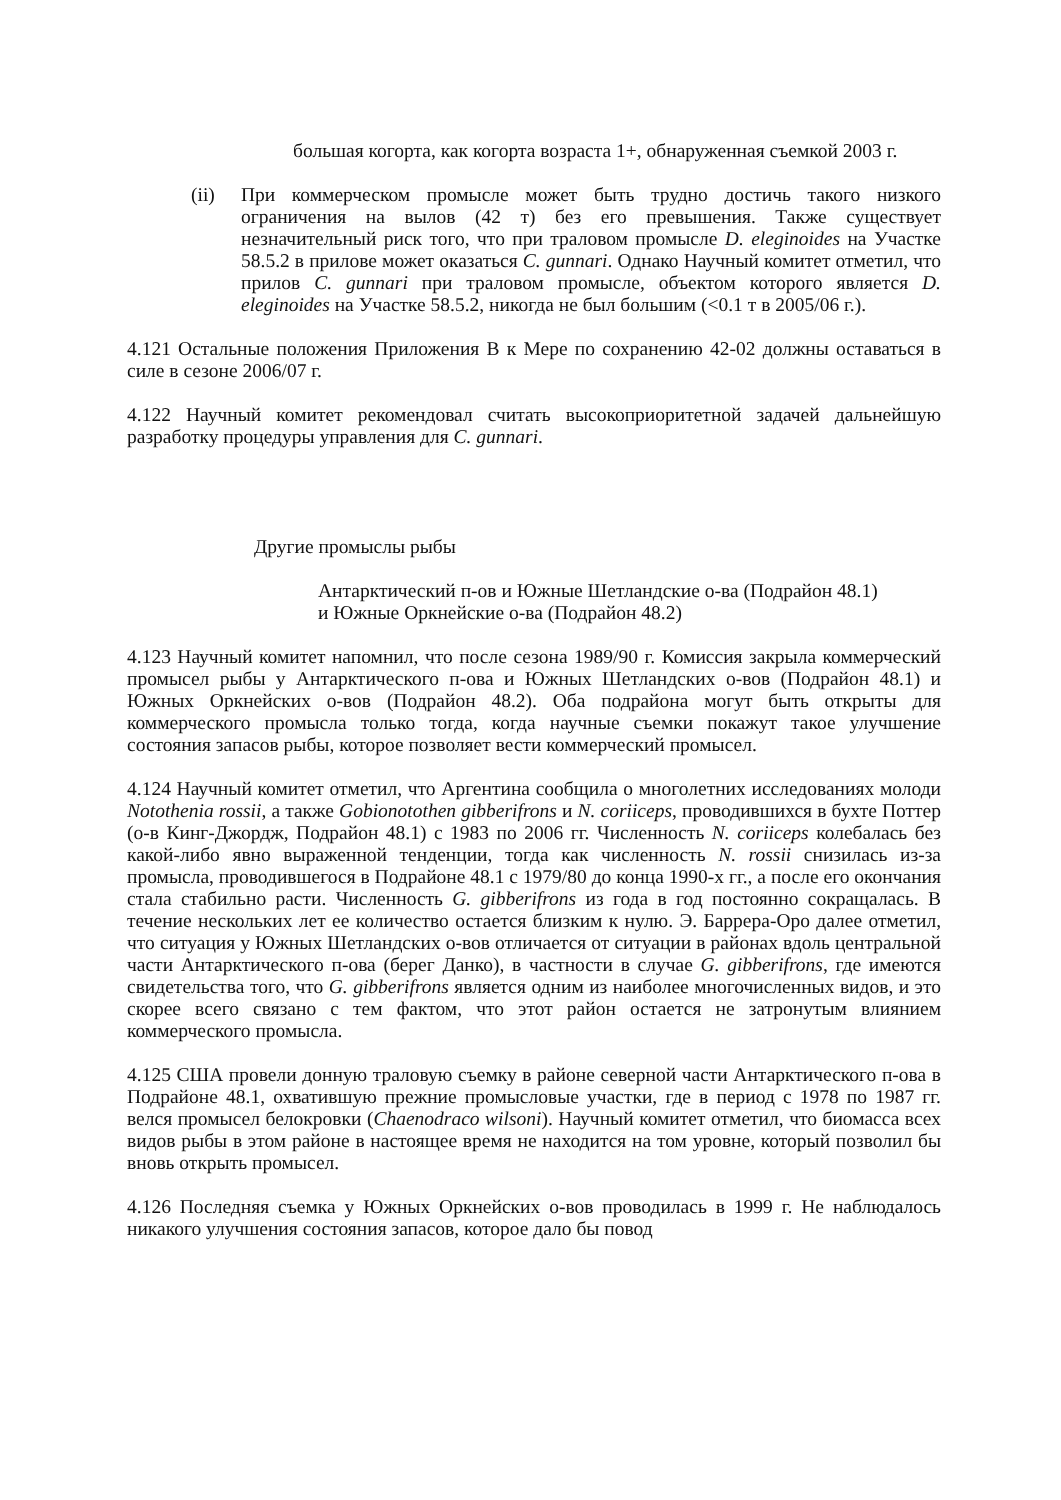большая когорта, как когорта возраста 1+, обнаруженная съемкой 2003 г.
(ii) При коммерческом промысле может быть трудно достичь такого низкого ограничения на вылов (42 т) без его превышения. Также существует незначительный риск того, что при траловом промысле D. eleginoides на Участке 58.5.2 в прилове может оказаться C. gunnari. Однако Научный комитет отметил, что прилов C. gunnari при траловом промысле, объектом которого является D. eleginoides на Участке 58.5.2, никогда не был большим (<0.1 т в 2005/06 г.).
4.121 Остальные положения Приложения В к Мере по сохранению 42-02 должны оставаться в силе в сезоне 2006/07 г.
4.122 Научный комитет рекомендовал считать высокоприоритетной задачей дальнейшую разработку процедуры управления для C. gunnari.
Другие промыслы рыбы
Антарктический п-ов и Южные Шетландские о-ва (Подрайон 48.1)
и Южные Оркнейские о-ва (Подрайон 48.2)
4.123 Научный комитет напомнил, что после сезона 1989/90 г. Комиссия закрыла коммерческий промысел рыбы у Антарктического п-ова и Южных Шетландских о-вов (Подрайон 48.1) и Южных Оркнейских о-вов (Подрайон 48.2). Оба подрайона могут быть открыты для коммерческого промысла только тогда, когда научные съемки покажут такое улучшение состояния запасов рыбы, которое позволяет вести коммерческий промысел.
4.124 Научный комитет отметил, что Аргентина сообщила о многолетних исследованиях молоди Notothenia rossii, а также Gobionotothen gibberifrons и N. coriiceps, проводившихся в бухте Поттер (о-в Кинг-Джордж, Подрайон 48.1) с 1983 по 2006 гг. Численность N. coriiceps колебалась без какой-либо явно выраженной тенденции, тогда как численность N. rossii снизилась из-за промысла, проводившегося в Подрайоне 48.1 с 1979/80 до конца 1990-х гг., а после его окончания стала стабильно расти. Численность G. gibberifrons из года в год постоянно сокращалась. В течение нескольких лет ее количество остается близким к нулю. Э. Баррера-Оро далее отметил, что ситуация у Южных Шетландских о-вов отличается от ситуации в районах вдоль центральной части Антарктического п-ова (берег Данко), в частности в случае G. gibberifrons, где имеются свидетельства того, что G. gibberifrons является одним из наиболее многочисленных видов, и это скорее всего связано с тем фактом, что этот район остается не затронутым влиянием коммерческого промысла.
4.125 США провели донную траловую съемку в районе северной части Антарктического п-ова в Подрайоне 48.1, охватившую прежние промысловые участки, где в период с 1978 по 1987 гг. велся промысел белокровки (Chaenodraco wilsoni). Научный комитет отметил, что биомасса всех видов рыбы в этом районе в настоящее время не находится на том уровне, который позволил бы вновь открыть промысел.
4.126 Последняя съемка у Южных Оркнейских о-вов проводилась в 1999 г. Не наблюдалось никакого улучшения состояния запасов, которое дало бы повод